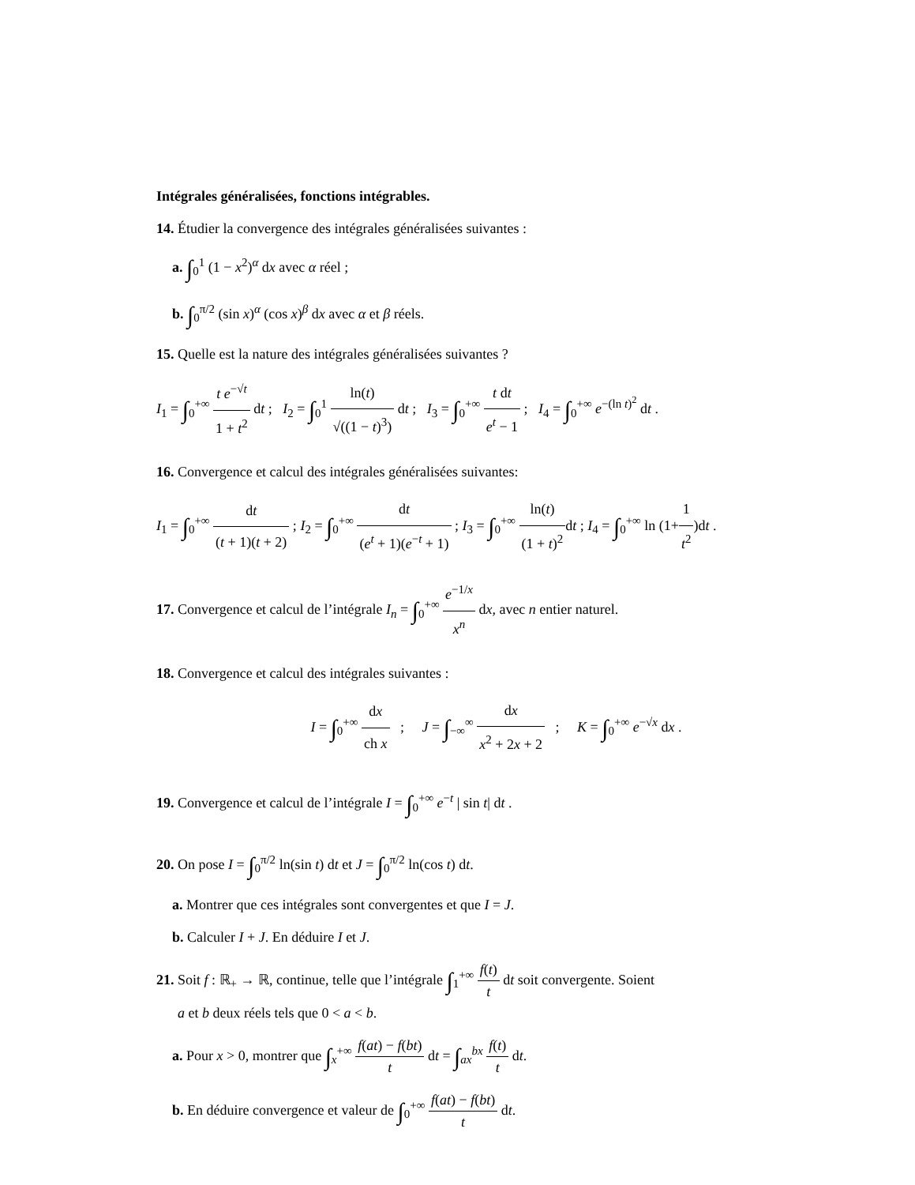Intégrales généralisées, fonctions intégrables.
14. Étudier la convergence des intégrales généralisées suivantes :
a. ∫<sub>0</sub><sup>1</sup> (1 − x<sup>2</sup>)<sup>α</sup> dx avec α réel ;
b. ∫<sub>0</sub><sup>π/2</sup> (sin x)<sup>α</sup> (cos x)<sup>β</sup> dx avec α et β réels.
15. Quelle est la nature des intégrales généralisées suivantes ?
I<sub>1</sub> = ∫<sub>0</sub><sup>+∞</sup> t e<sup>−√t</sup> 1 + t<sup>2</sup> dt ; I<sub>2</sub> = ∫<sub>0</sub><sup>1</sup> ln(t) √((1 − t)<sup>3</sup>) dt ; I<sub>3</sub> = ∫<sub>0</sub><sup>+∞</sup> t dt e<sup>t</sup> − 1 ; I<sub>4</sub> = ∫<sub>0</sub><sup>+∞</sup> e<sup>−(ln t)<sup>2</sup></sup> dt .
16. Convergence et calcul des intégrales généralisées suivantes:
I<sub>1</sub> = ∫<sub>0</sub><sup>+∞</sup> dt (t + 1)(t + 2) ; I<sub>2</sub> = ∫<sub>0</sub><sup>+∞</sup> dt (e<sup>t</sup> + 1)(e<sup>−t</sup> + 1) ; I<sub>3</sub> = ∫<sub>0</sub><sup>+∞</sup> ln(t) (1 + t)<sup>2</sup>dt ; I<sub>4</sub> = ∫<sub>0</sub><sup>+∞</sup> ln (1+1 t<sup>2</sup>)dt .
17. Convergence et calcul de l’intégrale I<sub>n</sub> = ∫<sub>0</sub><sup>+∞</sup> e<sup>−1/x</sup> x<sup>n</sup> dx, avec n entier naturel.
18. Convergence et calcul des intégrales suivantes :
I = ∫<sub>0</sub><sup>+∞</sup> dx ch x ; J = ∫<sub>−∞</sub><sup>∞</sup> dx x<sup>2</sup> + 2x + 2 ; K = ∫<sub>0</sub><sup>+∞</sup> e<sup>−√x</sup> dx .
19. Convergence et calcul de l’intégrale I = ∫<sub>0</sub><sup>+∞</sup> e<sup>−t</sup> | sin t| dt .
20. On pose I = ∫<sub>0</sub><sup>π/2</sup> ln(sin t) dt et J = ∫<sub>0</sub><sup>π/2</sup> ln(cos t) dt.
a. Montrer que ces intégrales sont convergentes et que I = J.
b. Calculer I + J. En déduire I et J.
21. Soit f : ℝ<sub>+</sub> → ℝ, continue, telle que l’intégrale ∫<sub>1</sub><sup>+∞</sup> f(t) t dt soit convergente. Soient
a et b deux réels tels que 0 < a < b.
a. Pour x > 0, montrer que ∫<sub>x</sub><sup>+∞</sup> f(at) − f(bt) t dt = ∫<sub>ax</sub><sup>bx</sup> f(t) t dt.
b. En déduire convergence et valeur de ∫<sub>0</sub><sup>+∞</sup> f(at) − f(bt) t dt.